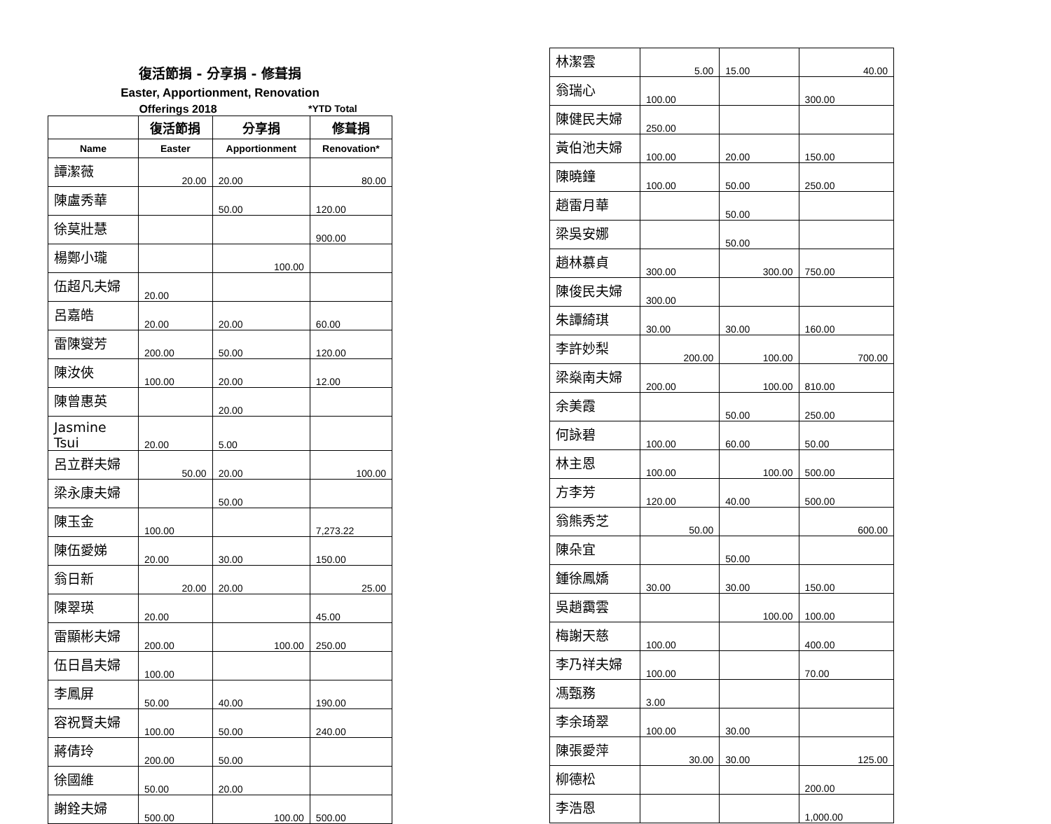復活節捐 - 分享捐 - 修葺捐
Easter, Apportionment, Renovation
Offerings 2018 *YTD Total
| | 復活節捐 | 分享捐 | 修葺捐 |
| --- | --- | --- | --- |
| Name | Easter | Apportionment | Renovation* |
| 譚潔薇 | 20.00 | 20.00 | 80.00 |
| 陳盧秀華 | | 50.00 | 120.00 |
| 徐莫壯慧 | | | 900.00 |
| 楊鄭小瓏 | | 100.00 | |
| 伍超凡夫婦 | 20.00 | | |
| 呂嘉皓 | 20.00 | 20.00 | 60.00 |
| 雷陳燮芳 | 200.00 | 50.00 | 120.00 |
| 陳汝俠 | 100.00 | 20.00 | 12.00 |
| 陳曾惠英 | | 20.00 | |
| Jasmine Tsui | 20.00 | 5.00 | |
| 呂立群夫婦 | 50.00 | 20.00 | 100.00 |
| 梁永康夫婦 | | 50.00 | |
| 陳玉金 | 100.00 | | 7,273.22 |
| 陳伍愛娣 | 20.00 | 30.00 | 150.00 |
| 翁日新 | 20.00 | 20.00 | 25.00 |
| 陳翠瑛 | 20.00 | | 45.00 |
| 雷顯彬夫婦 | 200.00 | 100.00 | 250.00 |
| 伍日昌夫婦 | 100.00 | | |
| 李鳳屏 | 50.00 | 40.00 | 190.00 |
| 容祝賢夫婦 | 100.00 | 50.00 | 240.00 |
| 蔣倩玲 | 200.00 | 50.00 | |
| 徐國維 | 50.00 | 20.00 | |
| 謝銓夫婦 | 500.00 | 100.00 | 500.00 |
| 林潔雲 | 5.00 | 15.00 | 40.00 |
| 翁瑞心 | 100.00 | | 300.00 |
| 陳健民夫婦 | 250.00 | | |
| 黃伯池夫婦 | 100.00 | 20.00 | 150.00 |
| 陳曉鐘 | 100.00 | 50.00 | 250.00 |
| 趙雷月華 | | 50.00 | |
| 梁吳安娜 | | 50.00 | |
| 趙林慕貞 | 300.00 | 300.00 | 750.00 |
| 陳俊民夫婦 | 300.00 | | |
| 朱譚綺琪 | 30.00 | 30.00 | 160.00 |
| 李許妙梨 | 200.00 | 100.00 | 700.00 |
| 梁燊南夫婦 | 200.00 | 100.00 | 810.00 |
| 余美霞 | | 50.00 | 250.00 |
| 何詠碧 | 100.00 | 60.00 | 50.00 |
| 林主恩 | 100.00 | 100.00 | 500.00 |
| 方李芳 | 120.00 | 40.00 | 500.00 |
| 翁熊秀芝 | 50.00 | | 600.00 |
| 陳朵宜 | | 50.00 | |
| 鍾徐鳳嬌 | 30.00 | 30.00 | 150.00 |
| 吳趙靄雲 | | 100.00 | 100.00 |
| 梅謝天慈 | 100.00 | | 400.00 |
| 李乃祥夫婦 | 100.00 | | 70.00 |
| 馮甄務 | 3.00 | | |
| 李余琦翠 | 100.00 | 30.00 | |
| 陳張愛萍 | 30.00 | 30.00 | 125.00 |
| 柳德松 | | | 200.00 |
| 李浩恩 | | | 1,000.00 |